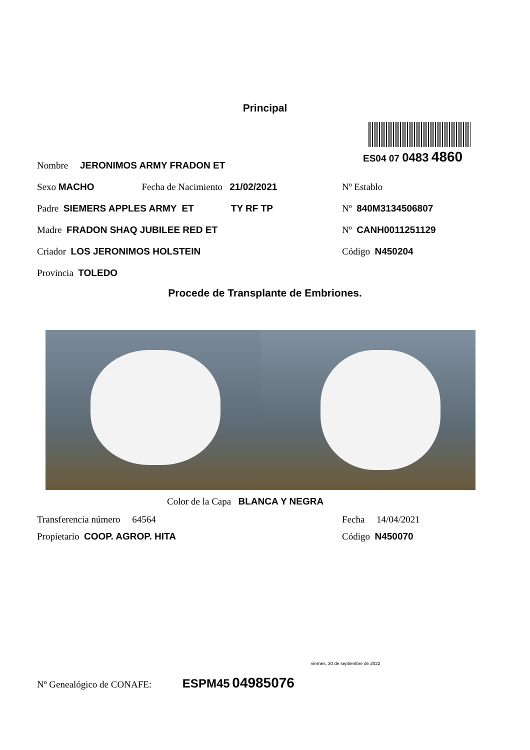Principal
ES04 07 0483 4860
Nombre JERONIMOS ARMY FRADON ET
Sexo MACHO Fecha de Nacimiento 21/02/2021
Nº Establo
Padre SIEMERS APPLES ARMY ET TY RF TP Nº 840M3134506807
Madre FRADON SHAQ JUBILEE RED ET Nº CANH0011251129
Criador LOS JERONIMOS HOLSTEIN Código N450204
Provincia TOLEDO
Procede de Transplante de Embriones.
Color de la Capa BLANCA Y NEGRA
Transferencia número 64564 Fecha 14/04/2021
Propietario COOP. AGROP. HITA Código N450070
viernes, 30 de septiembre de 2022
Nº Genealógico de CONAFE: ESPM45 04985076